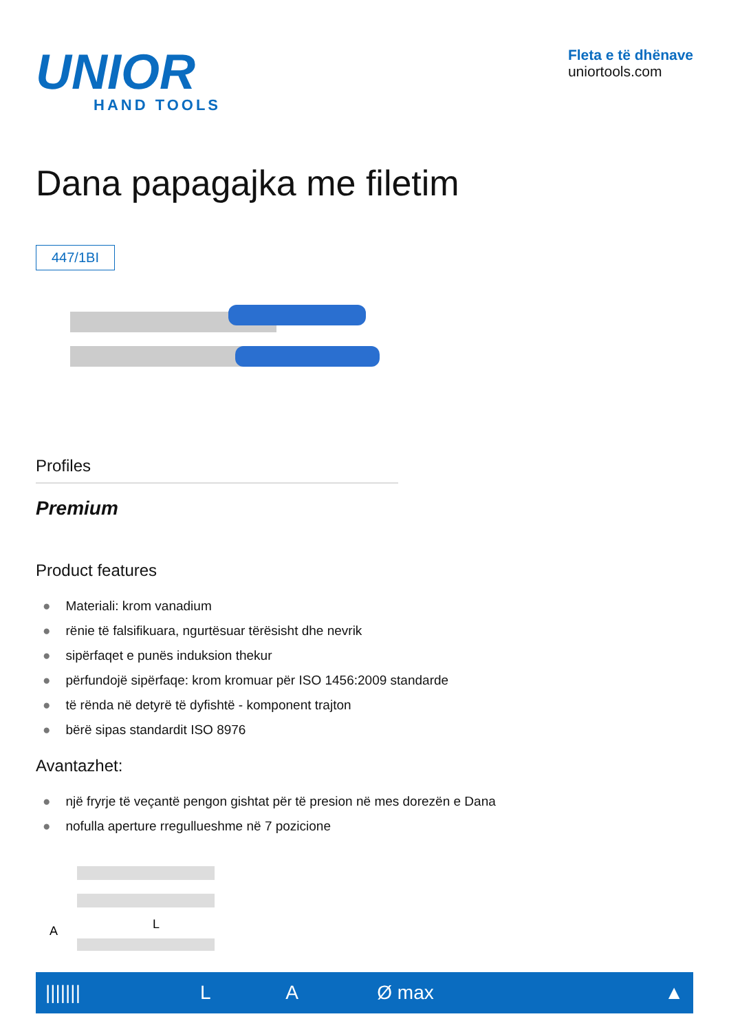UNIOR
HAND TOOLS
Fleta e të dhënave
uniortools.com
Dana papagajka me filetim
447/1BI
Profiles
Premium
Product features
● Materiali: krom vanadium
● rënie të falsifikuara, ngurtësuar tërësisht dhe nevrik
● sipërfaqet e punës induksion thekur
● përfundojë sipërfaqe: krom kromuar për ISO 1456:2009 standarde
● të rënda në detyrë të dyfishtë - komponent trajton
● bërë sipas standardit ISO 8976
Avantazhet:
● një fryrje të veçantë pengon gishtat për të presion në mes dorezën e Dana
● nofulla aperture rregullueshme në 7 pozicione
L
A
| /////// | L | A | Ø max | ▲ |